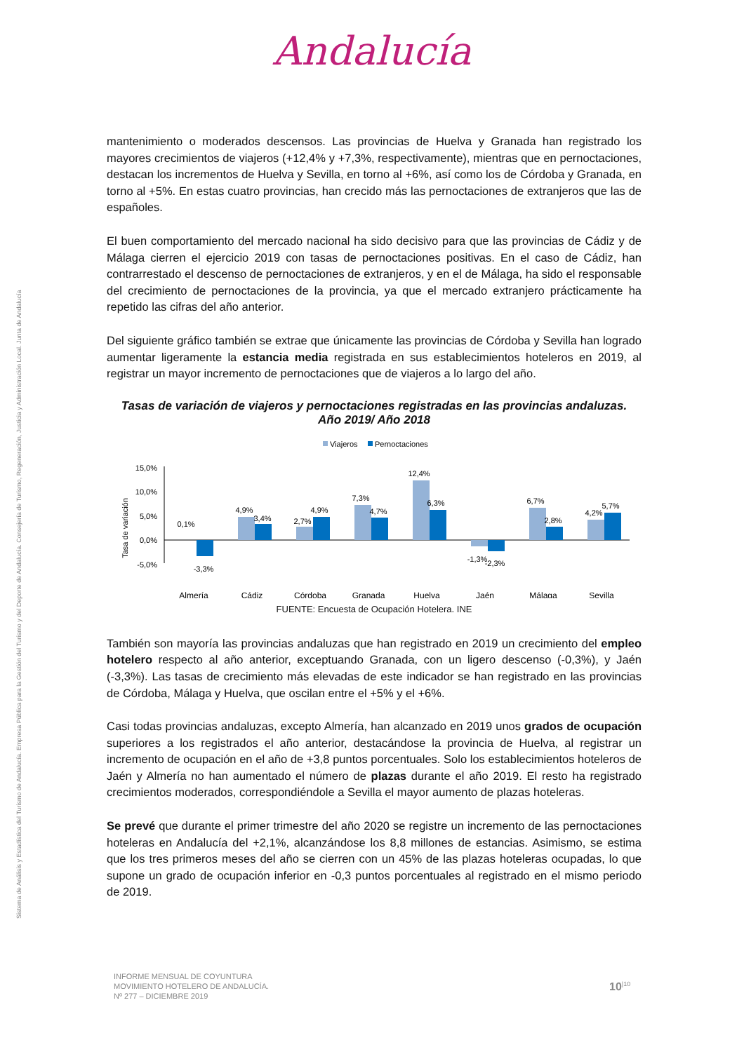Andalucía
Sistema de Análisis y Estadística del Turismo de Andalucía. Empresa Pública para la Gestión del Turismo y del Deporte de Andalucía. Consejería de Turismo, Regeneración, Justicia y Administración Local. Junta de Andalucía
mantenimiento o moderados descensos. Las provincias de Huelva y Granada han registrado los mayores crecimientos de viajeros (+12,4% y +7,3%, respectivamente), mientras que en pernoctaciones, destacan los incrementos de Huelva y Sevilla, en torno al +6%, así como los de Córdoba y Granada, en torno al +5%. En estas cuatro provincias, han crecido más las pernoctaciones de extranjeros que las de españoles.
El buen comportamiento del mercado nacional ha sido decisivo para que las provincias de Cádiz y de Málaga cierren el ejercicio 2019 con tasas de pernoctaciones positivas. En el caso de Cádiz, han contrarrestado el descenso de pernoctaciones de extranjeros, y en el de Málaga, ha sido el responsable del crecimiento de pernoctaciones de la provincia, ya que el mercado extranjero prácticamente ha repetido las cifras del año anterior.
Del siguiente gráfico también se extrae que únicamente las provincias de Córdoba y Sevilla han logrado aumentar ligeramente la estancia media registrada en sus establecimientos hoteleros en 2019, al registrar un mayor incremento de pernoctaciones que de viajeros a lo largo del año.
Tasas de variación de viajeros y pernoctaciones registradas en las provincias andaluzas.
Año 2019/ Año 2018
Viajeros
Pernoctaciones
Tasa de variación
15,0%
10,0%
5,0%
0,0%
-5,0%
0,1%
-3,3%
4,9%
3,4%
2,7%
4,9%
7,3%
4,7%
12,4%
6,3%
-1,3%
-2,3%
6,7%
2,8%
4,2%
5,7%
Almería
Cádiz
Córdoba
Granada
Huelva
Jaén
Málaga
Sevilla
FUENTE: Encuesta de Ocupación Hotelera. INE
También son mayoría las provincias andaluzas que han registrado en 2019 un crecimiento del empleo hotelero respecto al año anterior, exceptuando Granada, con un ligero descenso (-0,3%), y Jaén (-3,3%). Las tasas de crecimiento más elevadas de este indicador se han registrado en las provincias de Córdoba, Málaga y Huelva, que oscilan entre el +5% y el +6%.
Casi todas provincias andaluzas, excepto Almería, han alcanzado en 2019 unos grados de ocupación superiores a los registrados el año anterior, destacándose la provincia de Huelva, al registrar un incremento de ocupación en el año de +3,8 puntos porcentuales. Solo los establecimientos hoteleros de Jaén y Almería no han aumentado el número de plazas durante el año 2019. El resto ha registrado crecimientos moderados, correspondiéndole a Sevilla el mayor aumento de plazas hoteleras.
Se prevé que durante el primer trimestre del año 2020 se registre un incremento de las pernoctaciones hoteleras en Andalucía del +2,1%, alcanzándose los 8,8 millones de estancias. Asimismo, se estima que los tres primeros meses del año se cierren con un 45% de las plazas hoteleras ocupadas, lo que supone un grado de ocupación inferior en -0,3 puntos porcentuales al registrado en el mismo periodo de 2019.
INFORME MENSUAL DE COYUNTURA
MOVIMIENTO HOTELERO DE ANDALUCÍA.
Nº 277 – DICIEMBRE 2019
10<sup>|10</sup>